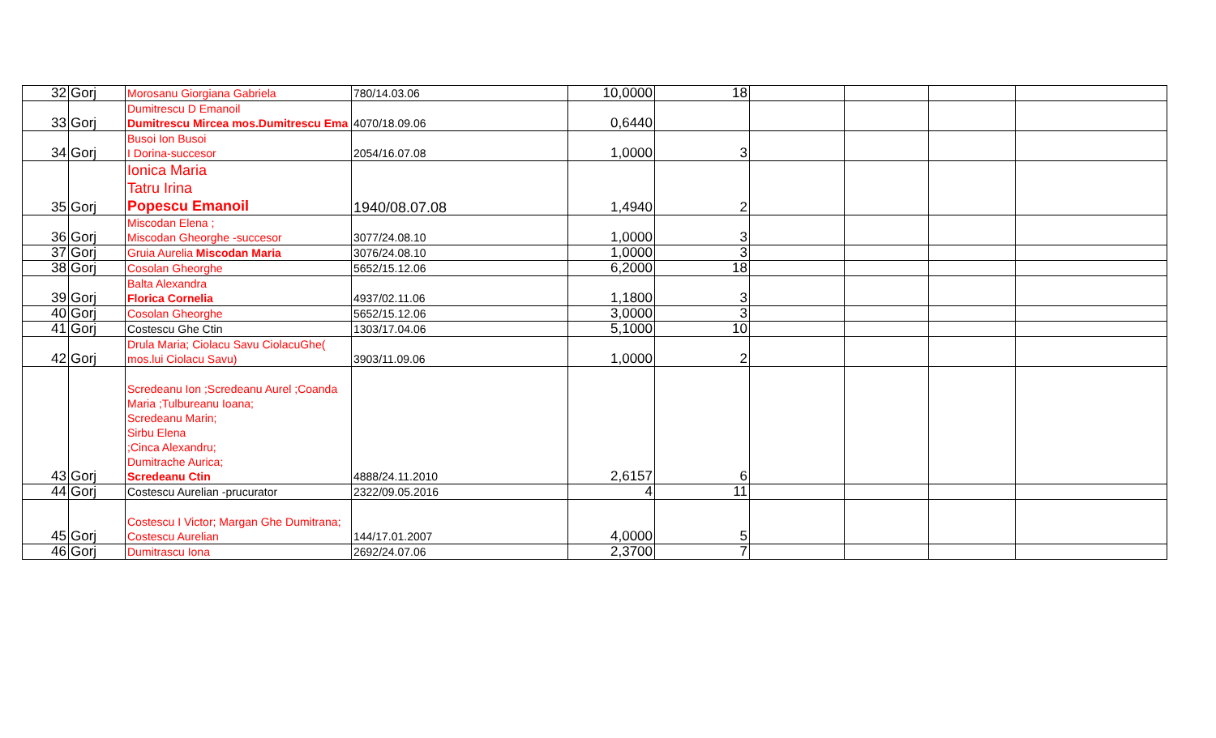| 32 | Gorj | Morosanu Giorgiana Gabriela | 780/14.03.06 | 10,0000 | 18 | | | | |
| 33 | Gorj | Dumitrescu D Emanoil Dumitrescu Mircea mos.Dumitrescu Ema | 4070/18.09.06 | 0,6440 | | | | | |
| 34 | Gorj | Busoi Ion Busoi I Dorina-succesor | 2054/16.07.08 | 1,0000 | 3 | | | | |
| 35 | Gorj | Ionica Maria Tatru Irina Popescu Emanoil | 1940/08.07.08 | 1,4940 | 2 | | | | |
| 36 | Gorj | Miscodan Elena ; Miscodan Gheorghe -succesor | 3077/24.08.10 | 1,0000 | 3 | | | | |
| 37 | Gorj | Gruia Aurelia Miscodan Maria | 3076/24.08.10 | 1,0000 | 3 | | | | |
| 38 | Gorj | Cosolan Gheorghe | 5652/15.12.06 | 6,2000 | 18 | | | | |
| 39 | Gorj | Balta Alexandra Florica Cornelia | 4937/02.11.06 | 1,1800 | 3 | | | | |
| 40 | Gorj | Cosolan Gheorghe | 5652/15.12.06 | 3,0000 | 3 | | | | |
| 41 | Gorj | Costescu Ghe Ctin | 1303/17.04.06 | 5,1000 | 10 | | | | |
| 42 | Gorj | Drula Maria; Ciolacu Savu CiolacuGhe( mos.lui Ciolacu Savu) | 3903/11.09.06 | 1,0000 | 2 | | | | |
| 43 | Gorj | Scredeanu Ion ;Scredeanu Aurel ;Coanda Maria ;Tulbureanu Ioana; Scredeanu Marin; Sirbu Elena ;Cinca Alexandru; Dumitrache Aurica; Scredeanu Ctin | 4888/24.11.2010 | 2,6157 | 6 | | | | |
| 44 | Gorj | Costescu Aurelian -prucurator | 2322/09.05.2016 | 4 | 11 | | | | |
| 45 | Gorj | Costescu I Victor; Margan Ghe Dumitrana; Costescu Aurelian | 144/17.01.2007 | 4,0000 | 5 | | | | |
| 46 | Gorj | Dumitrascu Iona | 2692/24.07.06 | 2,3700 | 7 | | | | |